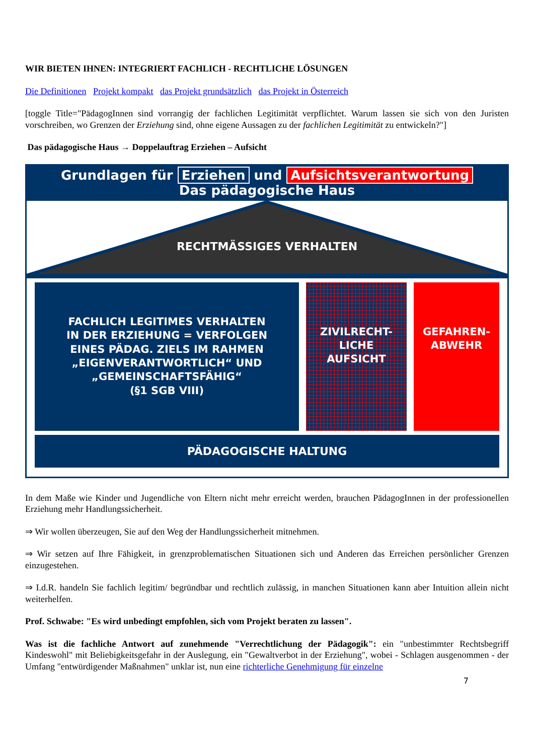WIR BIETEN IHNEN: INTEGRIERT FACHLICH - RECHTLICHE LÖSUNGEN
Die Definitionen Projekt kompakt das Projekt grundsätzlich das Projekt in Österreich
[toggle Title="PädagogInnen sind vorrangig der fachlichen Legitimität verpflichtet. Warum lassen sie sich von den Juristen vorschreiben, wo Grenzen der Erziehung sind, ohne eigene Aussagen zu der fachlichen Legitimität zu entwickeln?"]
Das pädagogische Haus → Doppelauftrag Erziehen – Aufsicht
Grundlagen für Erziehen und Aufsichtsverantwortung
Das pädagogische Haus
RECHTMÄSSIGES VERHALTEN
FACHLICH LEGITIMES VERHALTEN
IN DER ERZIEHUNG = VERFOLGEN
EINES PÄDAG. ZIELS IM RAHMEN
„EIGENVERANTWORTLICH“ UND
„GEMEINSCHAFTSFÄHIG“
(§1 SGB VIII)
ZIVILRECHT-
LICHE
AUFSICHT
GEFAHREN-
ABWEHR
PÄDAGOGISCHE HALTUNG
In dem Maße wie Kinder und Jugendliche von Eltern nicht mehr erreicht werden, brauchen PädagogInnen in der professionellen Erziehung mehr Handlungssicherheit.
⇒ Wir wollen überzeugen, Sie auf den Weg der Handlungssicherheit mitnehmen.
⇒ Wir setzen auf Ihre Fähigkeit, in grenzproblematischen Situationen sich und Anderen das Erreichen persönlicher Grenzen einzugestehen.
⇒ I.d.R. handeln Sie fachlich legitim/ begründbar und rechtlich zulässig, in manchen Situationen kann aber Intuition allein nicht weiterhelfen.
Prof. Schwabe: "Es wird unbedingt empfohlen, sich vom Projekt beraten zu lassen".
Was ist die fachliche Antwort auf zunehmende "Verrechtlichung der Pädagogik": ein "unbestimmter Rechtsbegriff Kindeswohl" mit Beliebigkeitsgefahr in der Auslegung, ein "Gewaltverbot in der Erziehung", wobei - Schlagen ausgenommen - der Umfang "entwürdigender Maßnahmen" unklar ist, nun eine richterliche Genehmigung für einzelne
7